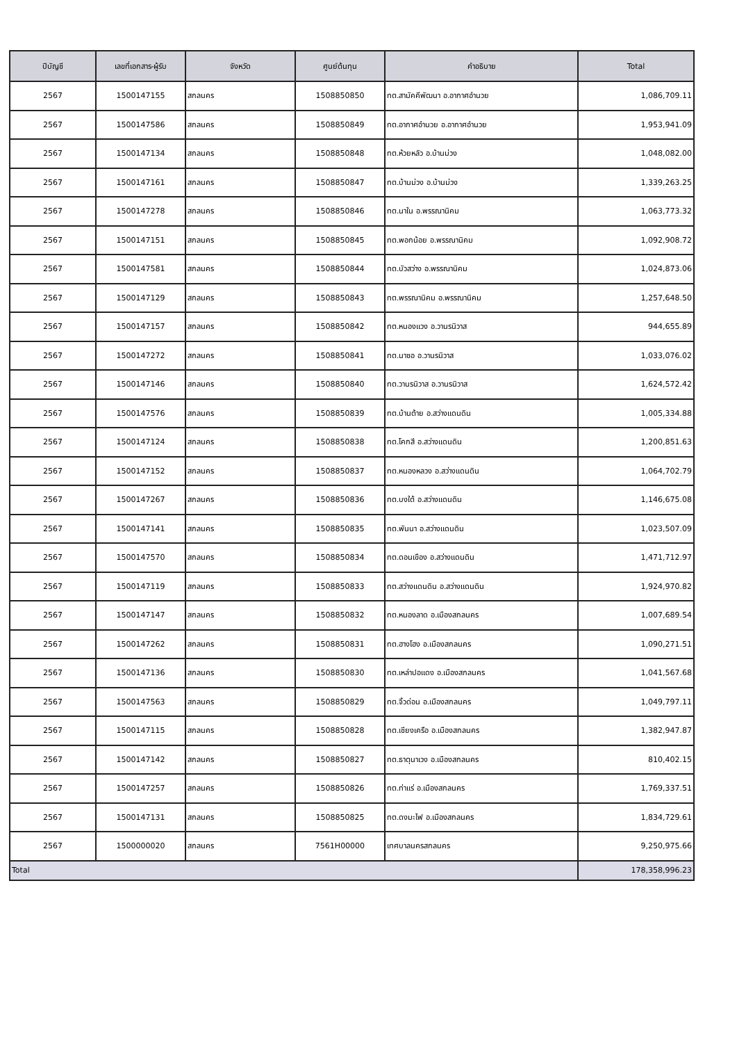| ปีบัญชี | เลขที่เอกสาร-ผู้รับ | จังหวัด | ศูนย์ต้นทุน | คำอธิบาย | Total |
| --- | --- | --- | --- | --- | --- |
| 2567 | 1500147155 | สกลนคร | 1508850850 | ทต.สามัคคีพัฒนา อ.อากาศอำนวย | 1,086,709.11 |
| 2567 | 1500147586 | สกลนคร | 1508850849 | ทต.อากาศอำนวย อ.อากาศอำนวย | 1,953,941.09 |
| 2567 | 1500147134 | สกลนคร | 1508850848 | ทต.ห้วยหลัว อ.บ้านม่วง | 1,048,082.00 |
| 2567 | 1500147161 | สกลนคร | 1508850847 | ทต.บ้านม่วง อ.บ้านม่วง | 1,339,263.25 |
| 2567 | 1500147278 | สกลนคร | 1508850846 | ทต.นาใน อ.พรรณานิคม | 1,063,773.32 |
| 2567 | 1500147151 | สกลนคร | 1508850845 | ทต.พอกน้อย อ.พรรณานิคม | 1,092,908.72 |
| 2567 | 1500147581 | สกลนคร | 1508850844 | ทต.บัวสว่าง อ.พรรณานิคม | 1,024,873.06 |
| 2567 | 1500147129 | สกลนคร | 1508850843 | ทต.พรรณานิคม อ.พรรณานิคม | 1,257,648.50 |
| 2567 | 1500147157 | สกลนคร | 1508850842 | ทต.หนองแวง อ.วานรนิวาส | 944,655.89 |
| 2567 | 1500147272 | สกลนคร | 1508850841 | ทต.นาซอ อ.วานรนิวาส | 1,033,076.02 |
| 2567 | 1500147146 | สกลนคร | 1508850840 | ทต.วานรนิวาส อ.วานรนิวาส | 1,624,572.42 |
| 2567 | 1500147576 | สกลนคร | 1508850839 | ทต.บ้านต้าย อ.สว่างแดนดิน | 1,005,334.88 |
| 2567 | 1500147124 | สกลนคร | 1508850838 | ทต.โคกสี อ.สว่างแดนดิน | 1,200,851.63 |
| 2567 | 1500147152 | สกลนคร | 1508850837 | ทต.หนองหลวง อ.สว่างแดนดิน | 1,064,702.79 |
| 2567 | 1500147267 | สกลนคร | 1508850836 | ทต.บงใต้ อ.สว่างแดนดิน | 1,146,675.08 |
| 2567 | 1500147141 | สกลนคร | 1508850835 | ทต.พันนา อ.สว่างแดนดิน | 1,023,507.09 |
| 2567 | 1500147570 | สกลนคร | 1508850834 | ทต.ดอนเขือง อ.สว่างแดนดิน | 1,471,712.97 |
| 2567 | 1500147119 | สกลนคร | 1508850833 | ทต.สว่างแดนดิน อ.สว่างแดนดิน | 1,924,970.82 |
| 2567 | 1500147147 | สกลนคร | 1508850832 | ทต.หนองลาด อ.เมืองสกลนคร | 1,007,689.54 |
| 2567 | 1500147262 | สกลนคร | 1508850831 | ทต.ฮางโฮง อ.เมืองสกลนคร | 1,090,271.51 |
| 2567 | 1500147136 | สกลนคร | 1508850830 | ทต.เหล่าปอแดง อ.เมืองสกลนคร | 1,041,567.68 |
| 2567 | 1500147563 | สกลนคร | 1508850829 | ทต.จิ้วด่อน อ.เมืองสกลนคร | 1,049,797.11 |
| 2567 | 1500147115 | สกลนคร | 1508850828 | ทต.เชียงเครือ อ.เมืองสกลนคร | 1,382,947.87 |
| 2567 | 1500147142 | สกลนคร | 1508850827 | ทต.ธาตุนาเวง อ.เมืองสกลนคร | 810,402.15 |
| 2567 | 1500147257 | สกลนคร | 1508850826 | ทต.ท่าแร่ อ.เมืองสกลนคร | 1,769,337.51 |
| 2567 | 1500147131 | สกลนคร | 1508850825 | ทต.ดงมะไฟ อ.เมืองสกลนคร | 1,834,729.61 |
| 2567 | 1500000020 | สกลนคร | 7561H00000 | เทศบาลนครสกลนคร | 9,250,975.66 |
| Total | | | | | 178,358,996.23 |